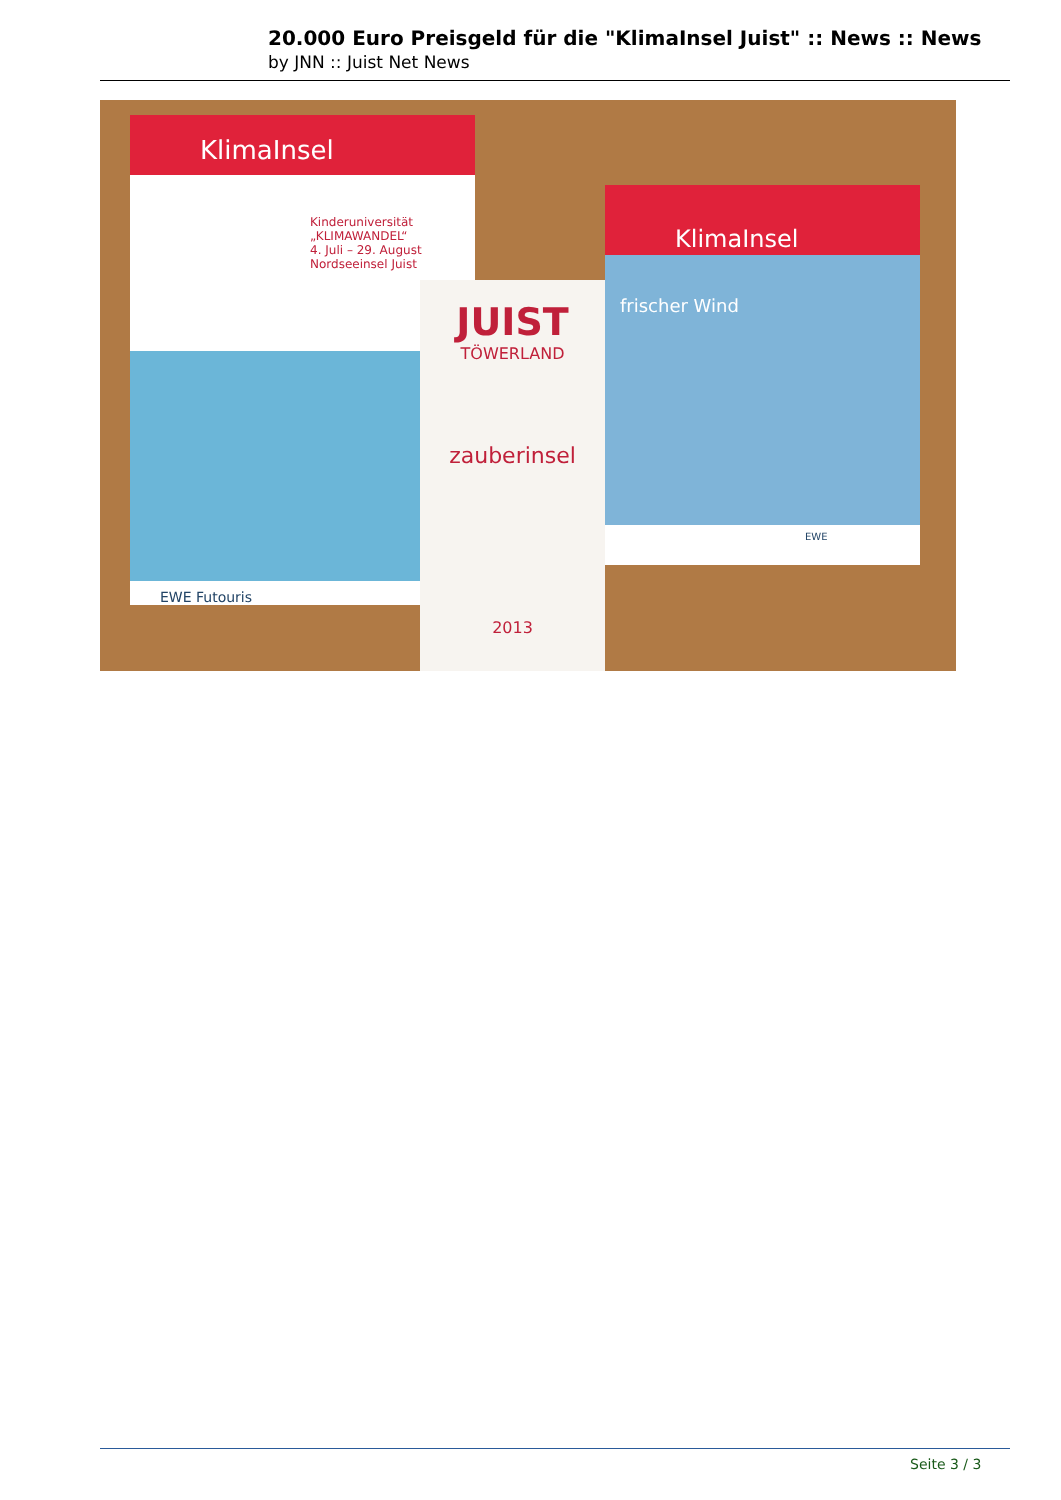20.000 Euro Preisgeld für die "KlimaInsel Juist" :: News :: News
by JNN :: Juist Net News
KlimaInsel
Kinderuniversität
„KLIMAWANDEL“
4. Juli – 29. August
Nordseeinsel Juist
EWE Futouris
JUIST
TÖWERLAND
zauberinsel
2013
KlimaInsel
frischer Wind
EWE
Seite 3 / 3